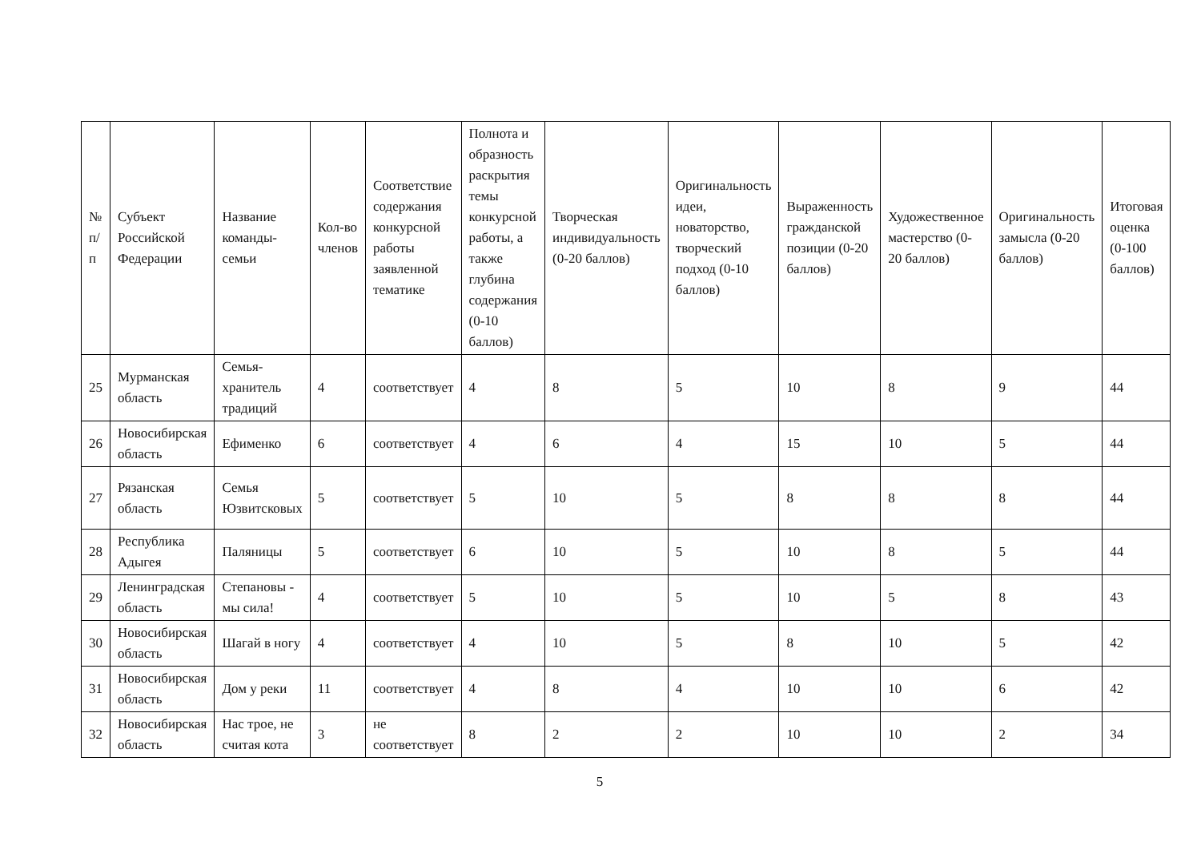| № п/п | Субъект Российской Федерации | Название команды-семьи | Кол-во членов | Соответствие содержания конкурсной работы заявленной тематике | Полнота и образность раскрытия темы конкурсной работы, а также глубина содержания (0-10 баллов) | Творческая индивидуальность (0-20 баллов) | Оригинальность идеи, новаторство, творческий подход (0-10 баллов) | Выраженность гражданской позиции (0-20 баллов) | Художественное мастерство (0-20 баллов) | Оригинальность замысла (0-20 баллов) | Итоговая оценка (0-100 баллов) |
| --- | --- | --- | --- | --- | --- | --- | --- | --- | --- | --- | --- |
| 25 | Мурманская область | Семья-хранитель традиций | 4 | соответствует | 4 | 8 | 5 | 10 | 8 | 9 | 44 |
| 26 | Новосибирская область | Ефименко | 6 | соответствует | 4 | 6 | 4 | 15 | 10 | 5 | 44 |
| 27 | Рязанская область | Семья Юзвитсковых | 5 | соответствует | 5 | 10 | 5 | 8 | 8 | 8 | 44 |
| 28 | Республика Адыгея | Паляницы | 5 | соответствует | 6 | 10 | 5 | 10 | 8 | 5 | 44 |
| 29 | Ленинградская область | Степановы - мы сила! | 4 | соответствует | 5 | 10 | 5 | 10 | 5 | 8 | 43 |
| 30 | Новосибирская область | Шагай в ногу | 4 | соответствует | 4 | 10 | 5 | 8 | 10 | 5 | 42 |
| 31 | Новосибирская область | Дом у реки | 11 | соответствует | 4 | 8 | 4 | 10 | 10 | 6 | 42 |
| 32 | Новосибирская область | Нас трое, не считая кота | 3 | не соответствует | 8 | 2 | 2 | 10 | 10 | 2 | 34 |
5